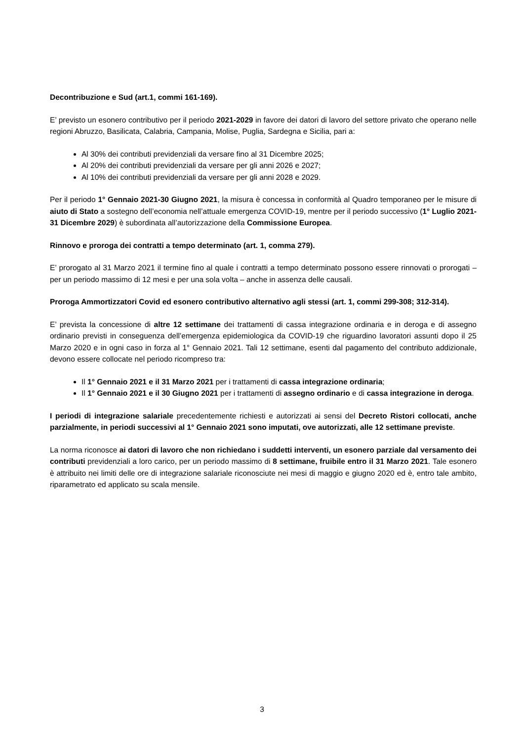Decontribuzione e Sud (art.1, commi 161-169).
E’ previsto un esonero contributivo per il periodo 2021-2029 in favore dei datori di lavoro del settore privato che operano nelle regioni Abruzzo, Basilicata, Calabria, Campania, Molise, Puglia, Sardegna e Sicilia, pari a:
Al 30% dei contributi previdenziali da versare fino al 31 Dicembre 2025;
Al 20% dei contributi previdenziali da versare per gli anni 2026 e 2027;
Al 10% dei contributi previdenziali da versare per gli anni 2028 e 2029.
Per il periodo 1° Gennaio 2021-30 Giugno 2021, la misura è concessa in conformità al Quadro temporaneo per le misure di aiuto di Stato a sostegno dell’economia nell’attuale emergenza COVID-19, mentre per il periodo successivo (1° Luglio 2021-31 Dicembre 2029) è subordinata all’autorizzazione della Commissione Europea.
Rinnovo e proroga dei contratti a tempo determinato (art. 1, comma 279).
E’ prorogato al 31 Marzo 2021 il termine fino al quale i contratti a tempo determinato possono essere rinnovati o prorogati – per un periodo massimo di 12 mesi e per una sola volta – anche in assenza delle causali.
Proroga Ammortizzatori Covid ed esonero contributivo alternativo agli stessi (art. 1, commi 299-308; 312-314).
E’ prevista la concessione di altre 12 settimane dei trattamenti di cassa integrazione ordinaria e in deroga e di assegno ordinario previsti in conseguenza dell’emergenza epidemiologica da COVID-19 che riguardino lavoratori assunti dopo il 25 Marzo 2020 e in ogni caso in forza al 1° Gennaio 2021. Tali 12 settimane, esenti dal pagamento del contributo addizionale, devono essere collocate nel periodo ricompreso tra:
Il 1° Gennaio 2021 e il 31 Marzo 2021 per i trattamenti di cassa integrazione ordinaria;
Il 1° Gennaio 2021 e il 30 Giugno 2021 per i trattamenti di assegno ordinario e di cassa integrazione in deroga.
I periodi di integrazione salariale precedentemente richiesti e autorizzati ai sensi del Decreto Ristori collocati, anche parzialmente, in periodi successivi al 1° Gennaio 2021 sono imputati, ove autorizzati, alle 12 settimane previste.
La norma riconosce ai datori di lavoro che non richiedano i suddetti interventi, un esonero parziale dal versamento dei contributi previdenziali a loro carico, per un periodo massimo di 8 settimane, fruibile entro il 31 Marzo 2021. Tale esonero è attribuito nei limiti delle ore di integrazione salariale riconosciute nei mesi di maggio e giugno 2020 ed è, entro tale ambito, riparametrato ed applicato su scala mensile.
3